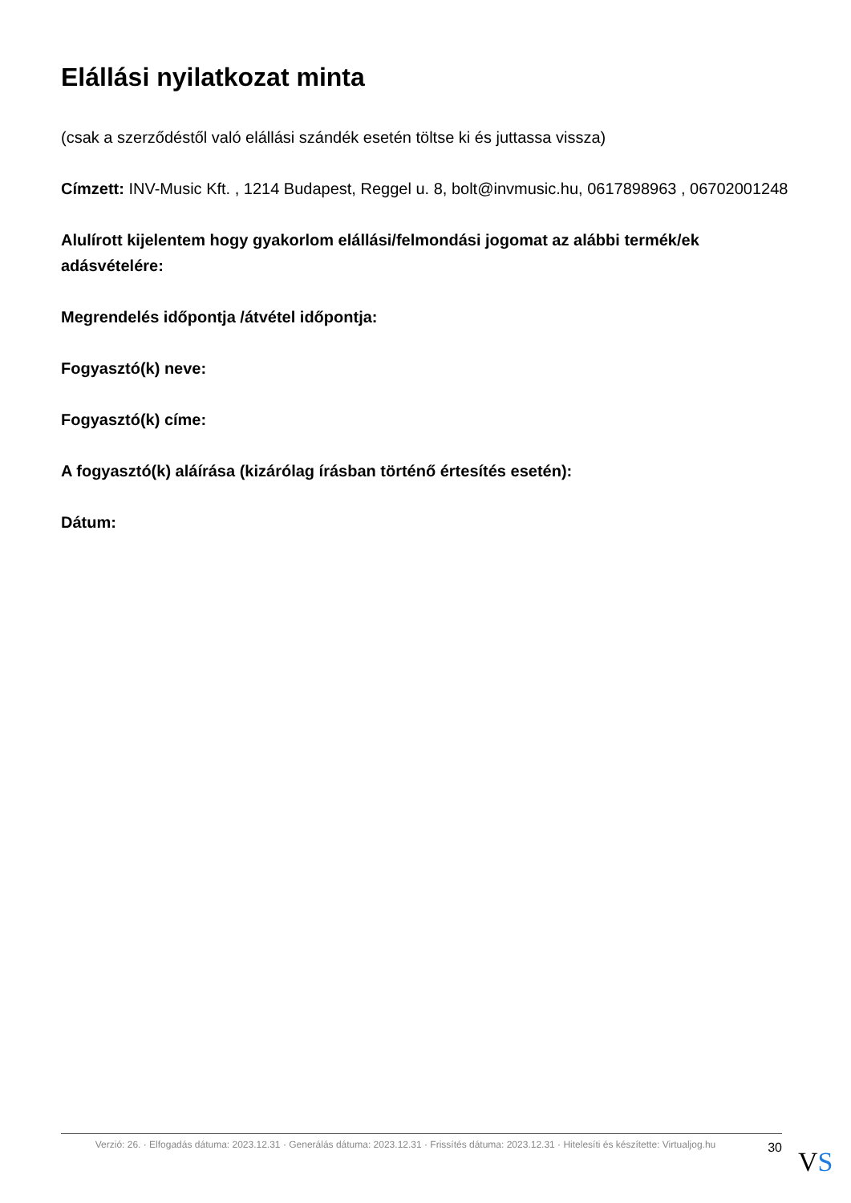Elállási nyilatkozat minta
(csak a szerződéstől való elállási szándék esetén töltse ki és juttassa vissza)
Címzett: INV-Music Kft. , 1214 Budapest, Reggel u. 8, bolt@invmusic.hu, 0617898963 , 06702001248
Alulírott kijelentem hogy gyakorlom elállási/felmondási jogomat az alábbi termék/ek adásvételére:
Megrendelés időpontja /átvétel időpontja:
Fogyasztó(k) neve:
Fogyasztó(k) címe:
A fogyasztó(k) aláírása (kizárólag írásban történő értesítés esetén):
Dátum:
Verzió: 26. · Elfogadás dátuma: 2023.12.31 · Generálás dátuma: 2023.12.31 · Frissítés dátuma: 2023.12.31 · Hitelesíti és készítette: Virtualjog.hu
30
VS